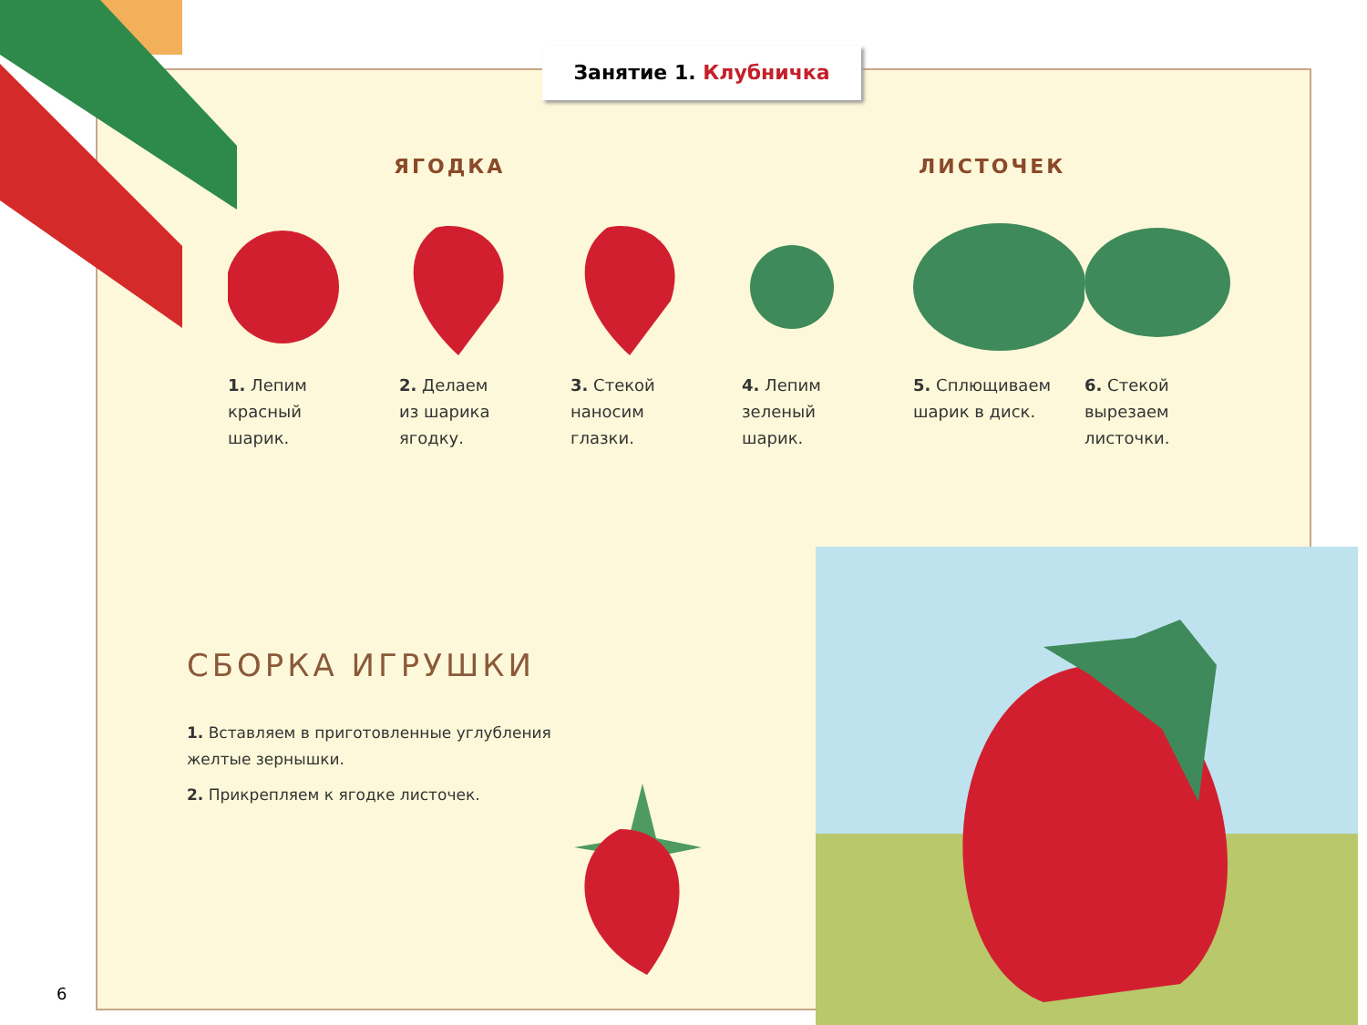Занятие 1. Клубничка
ЯГОДКА ЛИСТОЧЕК
1. Лепим
красный
шарик.
2. Делаем
из шарика
ягодку.
3. Стекой
наносим
глазки.
4. Лепим
зеленый
шарик.
5. Сплющиваем
шарик в диск.
6. Стекой
вырезаем
листочки.
СБОРКА ИГРУШКИ
1. Вставляем в приготовленные углубления желтые зернышки.
2. Прикрепляем к ягодке листочек.
6